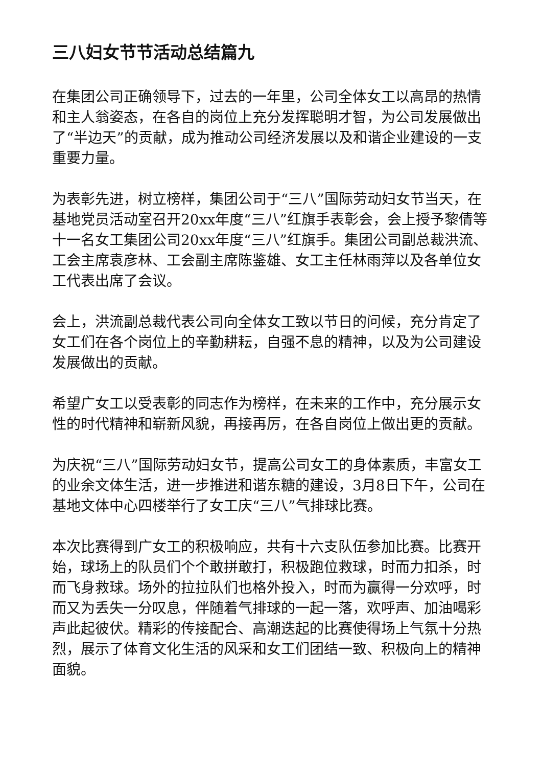三八妇女节节活动总结篇九
在集团公司正确领导下，过去的一年里，公司全体女工以高昂的热情和主人翁姿态，在各自的岗位上充分发挥聪明才智，为公司发展做出了“半边天”的贡献，成为推动公司经济发展以及和谐企业建设的一支重要力量。
为表彰先进，树立榜样，集团公司于“三八”国际劳动妇女节当天，在基地党员活动室召开20xx年度“三八”红旗手表彰会，会上授予黎倩等十一名女工集团公司20xx年度“三八”红旗手。集团公司副总裁洪流、工会主席袁彦林、工会副主席陈鉴雄、女工主任林雨萍以及各单位女工代表出席了会议。
会上，洪流副总裁代表公司向全体女工致以节日的问候，充分肯定了女工们在各个岗位上的辛勤耕耘，自强不息的精神，以及为公司建设发展做出的贡献。
希望广女工以受表彰的同志作为榜样，在未来的工作中，充分展示女性的时代精神和崭新风貌，再接再厉，在各自岗位上做出更的贡献。
为庆祝“三八”国际劳动妇女节，提高公司女工的身体素质，丰富女工的业余文体生活，进一步推进和谐东糖的建设，3月8日下午，公司在基地文体中心四楼举行了女工庆“三八”气排球比赛。
本次比赛得到广女工的积极响应，共有十六支队伍参加比赛。比赛开始，球场上的队员们个个敢拼敢打，积极跑位救球，时而力扣杀，时而飞身救球。场外的拉拉队们也格外投入，时而为赢得一分欢呼，时而又为丢失一分叹息，伴随着气排球的一起一落，欢呼声、加油喝彩声此起彼伏。精彩的传接配合、高潮迭起的比赛使得场上气氛十分热烈，展示了体育文化生活的风采和女工们团结一致、积极向上的精神面貌。